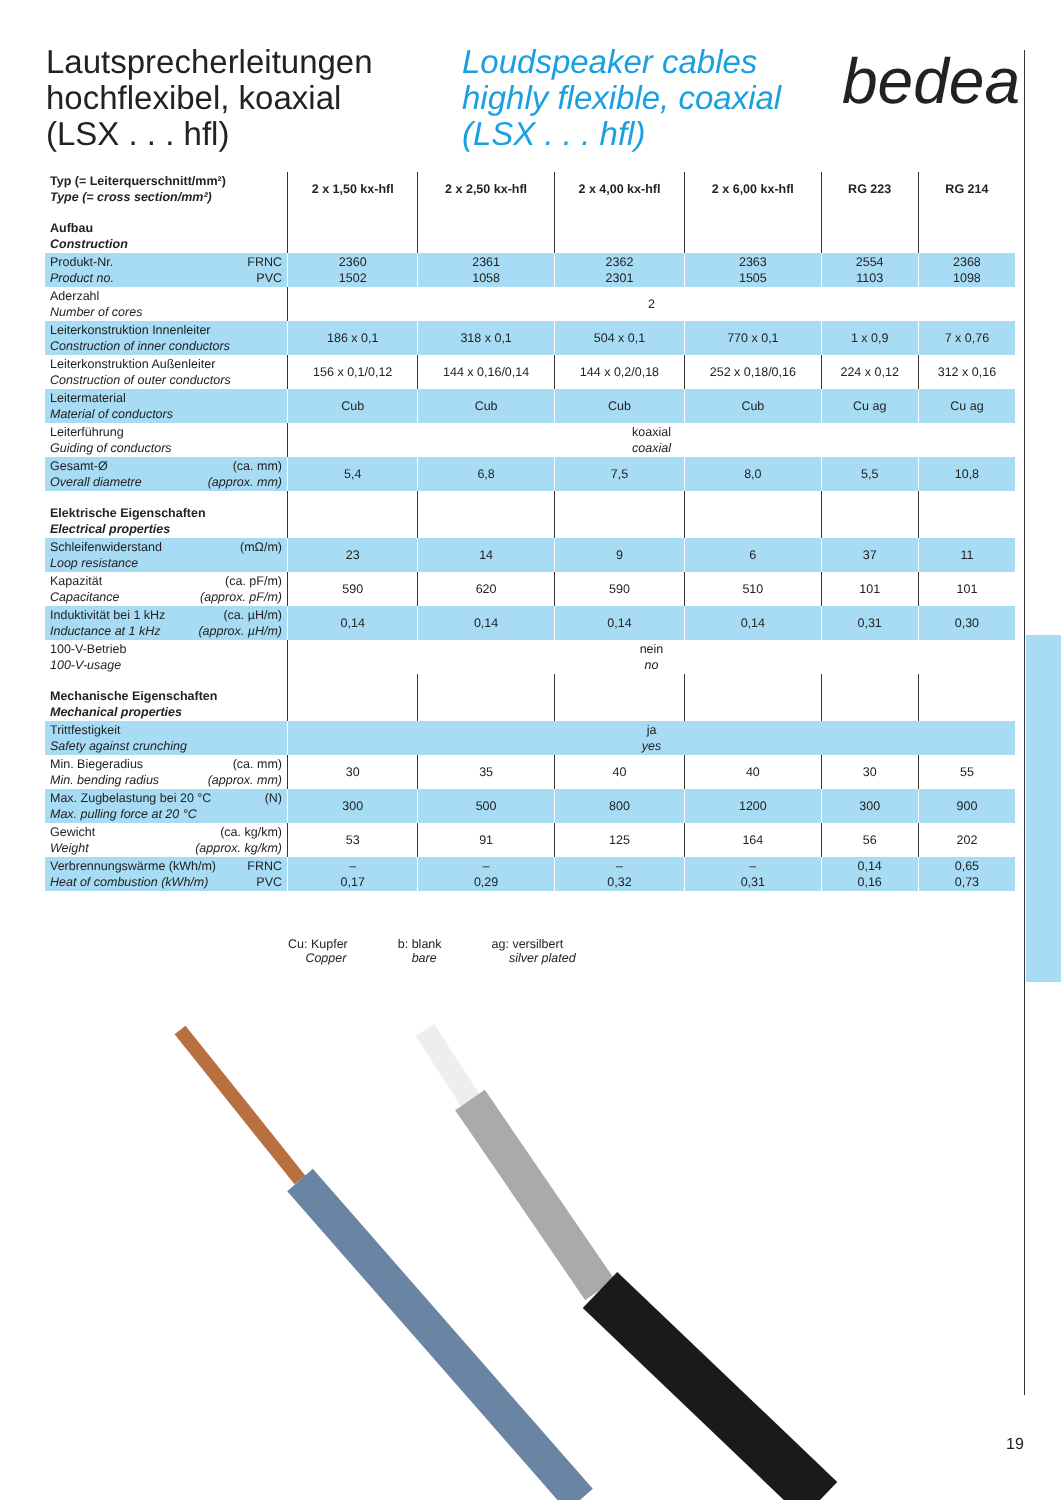Lautsprecherleitungen
hochflexibel, koaxial
(LSX . . . hfl)
Loudspeaker cables
highly flexible, coaxial
(LSX . . . hfl)
bedea
| Typ (= Leiterquerschnitt/mm²) Type (= cross section/mm²) | 2 x 1,50 kx-hfl | 2 x 2,50 kx-hfl | 2 x 4,00 kx-hfl | 2 x 6,00 kx-hfl | RG 223 | RG 214 |
| Aufbau Construction | | | | | | |
| Produkt-Nr. FRNC Product no. PVC | 2360 1502 | 2361 1058 | 2362 2301 | 2363 1505 | 2554 1103 | 2368 1098 |
| Aderzahl Number of cores | 2 | | | | | |
| Leiterkonstruktion Innenleiter Construction of inner conductors | 186 x 0,1 | 318 x 0,1 | 504 x 0,1 | 770 x 0,1 | 1 x 0,9 | 7 x 0,76 |
| Leiterkonstruktion Außenleiter Construction of outer conductors | 156 x 0,1/0,12 | 144 x 0,16/0,14 | 144 x 0,2/0,18 | 252 x 0,18/0,16 | 224 x 0,12 | 312 x 0,16 |
| Leitermaterial Material of conductors | Cub | Cub | Cub | Cub | Cu ag | Cu ag |
| Leiterführung Guiding of conductors | koaxial coaxial | | | | | |
| Gesamt-Ø (ca. mm) Overall diametre (approx. mm) | 5,4 | 6,8 | 7,5 | 8,0 | 5,5 | 10,8 |
| Elektrische Eigenschaften Electrical properties | | | | | | |
| Schleifenwiderstand (mΩ/m) Loop resistance | 23 | 14 | 9 | 6 | 37 | 11 |
| Kapazität (ca. pF/m) Capacitance (approx. pF/m) | 590 | 620 | 590 | 510 | 101 | 101 |
| Induktivität bei 1 kHz (ca. µH/m) Inductance at 1 kHz (approx. µH/m) | 0,14 | 0,14 | 0,14 | 0,14 | 0,31 | 0,30 |
| 100-V-Betrieb 100-V-usage | nein no | | | | | |
| Mechanische Eigenschaften Mechanical properties | | | | | | |
| Trittfestigkeit Safety against crunching | ja yes | | | | | |
| Min. Biegeradius (ca. mm) Min. bending radius (approx. mm) | 30 | 35 | 40 | 40 | 30 | 55 |
| Max. Zugbelastung bei 20 °C (N) Max. pulling force at 20 °C | 300 | 500 | 800 | 1200 | 300 | 900 |
| Gewicht (ca. kg/km) Weight (approx. kg/km) | 53 | 91 | 125 | 164 | 56 | 202 |
| Verbrennungswärme (kWh/m) FRNC Heat of combustion (kWh/m) PVC | – 0,17 | – 0,29 | – 0,32 | – 0,31 | 0,14 0,16 | 0,65 0,73 |
Cu: Kupfer
Copper
b: blank
bare
ag: versilbert
silver plated
19